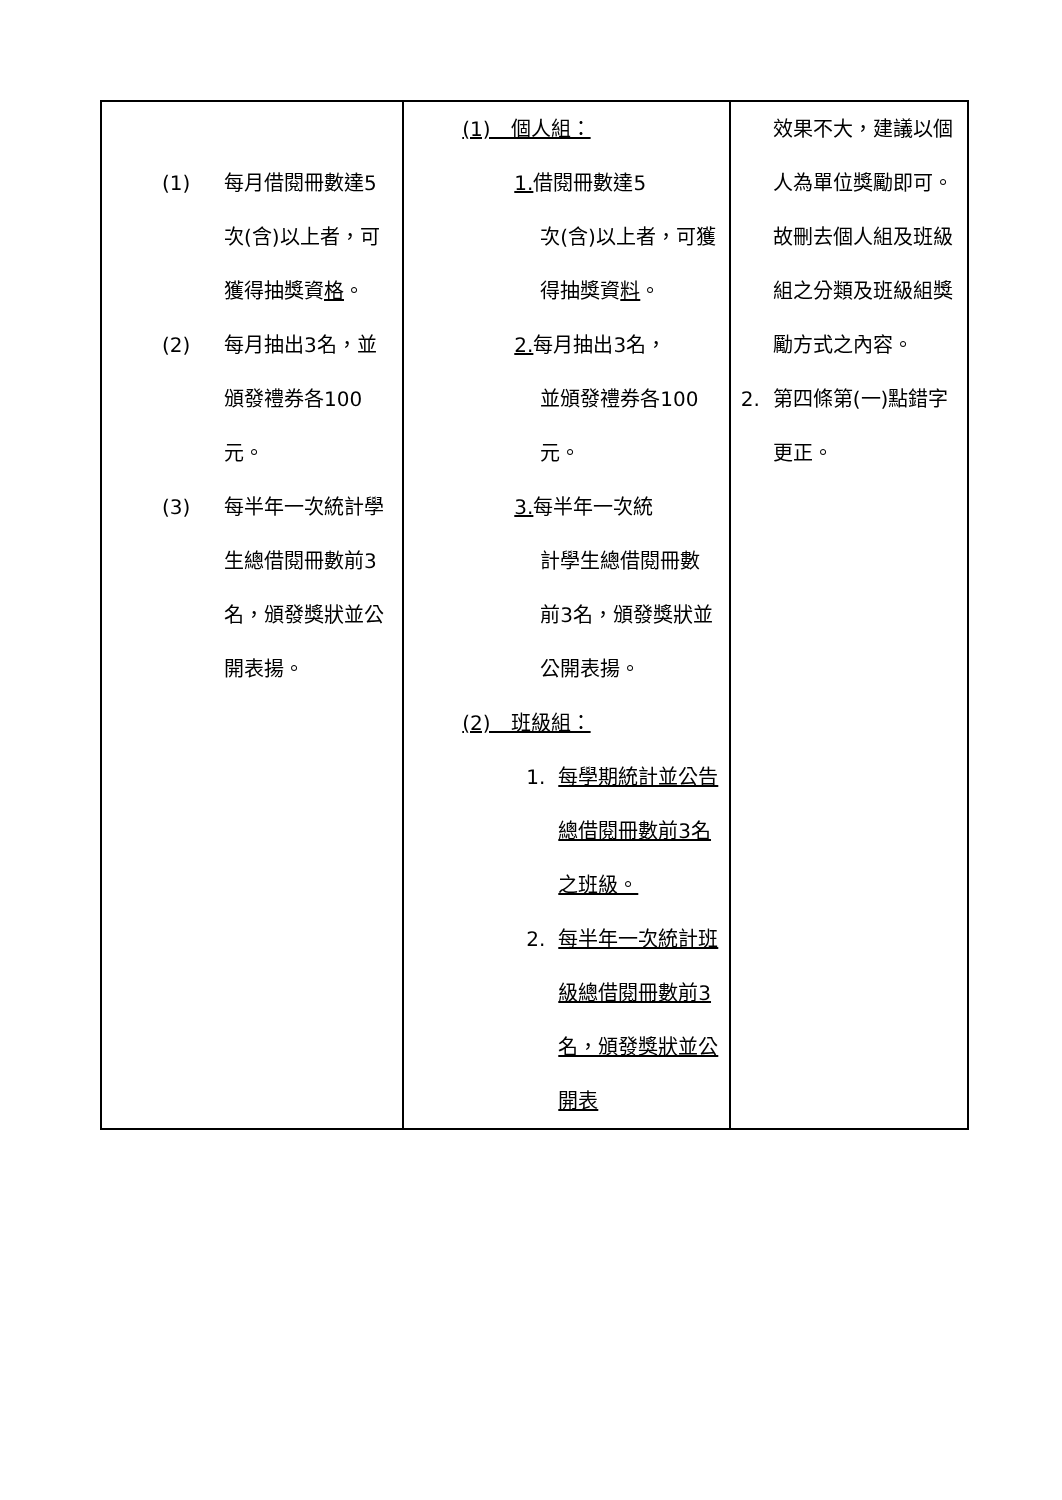| (1) 每月借閱冊數達5次(含)以上者，可獲得抽獎資 格 。 (2) 每月抽出3名，並頒發禮券各100元。 (3) 每半年一次統計學生總借閱冊數前3名，頒發獎狀並公開表揚。 | (1) 個人組： 1. 借閱冊數達5 次(含)以上者，可獲得抽獎資 料 。 2. 每月抽出3名， 並頒發禮券各100元。 3. 每半年一次統 計學生總借閱冊數前3名，頒發獎狀並公開表揚。 (2) 班級組： 1. 每學期統計並公告總借閱冊數前3名之班級。 2. 每半年一次統計班級總借閱冊數前3名，頒發獎狀並公開表 | 效果不大，建議以個人為單位獎勵即可。故刪去個人組及班級組之分類及班級組獎勵方式之內容。 2. 第四條第(一)點錯字更正。 |